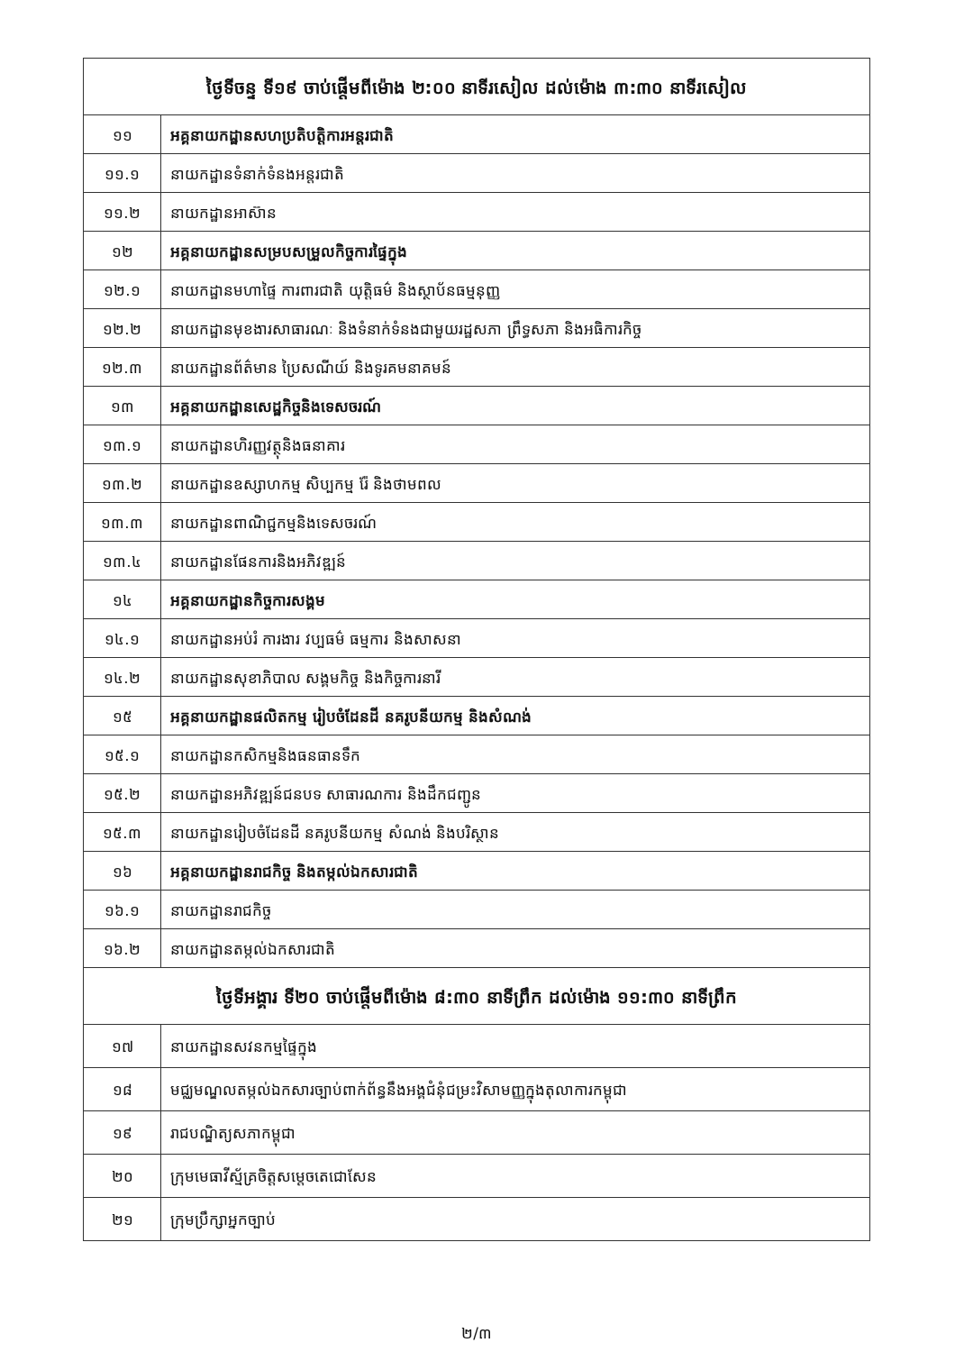| ថ្ងៃទីចន្ទ ទី១៩ ចាប់ផ្តើមពីម៉ោង ២:០០ នាទីរសៀល ដល់ម៉ោង ៣:៣០ នាទីរសៀល | |
| --- | --- |
| ១១ | អគ្គនាយកដ្ឋានសហប្រតិបត្តិការអន្តរជាតិ |
| ១១.១ | នាយកដ្ឋានទំនាក់ទំនងអន្តរជាតិ |
| ១១.២ | នាយកដ្ឋានអាស៊ាន |
| ១២ | អគ្គនាយកដ្ឋានសម្របសម្រួលកិច្ចការផ្ទៃក្នុង |
| ១២.១ | នាយកដ្ឋានមហាផ្ទៃ ការពារជាតិ យុត្តិធម៌ និងស្ថាប័នធម្មនុញ្ញ |
| ១២.២ | នាយកដ្ឋានមុខងារសាធារណៈ និងទំនាក់ទំនងជាមួយរដ្ឋសភា ព្រឹទ្ធសភា និងអធិការកិច្ច |
| ១២.៣ | នាយកដ្ឋានព័ត៌មាន ប្រៃសណីយ៍ និងទូរគមនាគមន៍ |
| ១៣ | អគ្គនាយកដ្ឋានសេដ្ឋកិច្ចនិងទេសចរណ៍ |
| ១៣.១ | នាយកដ្ឋានហិរញ្ញវត្ថុនិងធនាគារ |
| ១៣.២ | នាយកដ្ឋានឧស្សាហកម្ម សិប្បកម្ម រ៉ែ និងថាមពល |
| ១៣.៣ | នាយកដ្ឋានពាណិជ្ជកម្មនិងទេសចរណ៍ |
| ១៣.៤ | នាយកដ្ឋានផែនការនិងអភិវឌ្ឍន៍ |
| ១៤ | អគ្គនាយកដ្ឋានកិច្ចការសង្គម |
| ១៤.១ | នាយកដ្ឋានអប់រំ ការងារ វប្បធម៌ ធម្មការ និងសាសនា |
| ១៤.២ | នាយកដ្ឋានសុខាភិបាល សង្គមកិច្ច និងកិច្ចការនារី |
| ១៥ | អគ្គនាយកដ្ឋានផលិតកម្ម រៀបចំដែនដី នគរូបនីយកម្ម និងសំណង់ |
| ១៥.១ | នាយកដ្ឋានកសិកម្មនិងធនធានទឹក |
| ១៥.២ | នាយកដ្ឋានអភិវឌ្ឍន៍ជនបទ សាធារណការ និងដឹកជញ្ជូន |
| ១៥.៣ | នាយកដ្ឋានរៀបចំដែនដី នគរូបនីយកម្ម សំណង់ និងបរិស្ថាន |
| ១៦ | អគ្គនាយកដ្ឋានរាជកិច្ច និងតម្កល់ឯកសារជាតិ |
| ១៦.១ | នាយកដ្ឋានរាជកិច្ច |
| ១៦.២ | នាយកដ្ឋានតម្កល់ឯកសារជាតិ |
| ថ្ងៃទីអង្គារ ទី២០ ចាប់ផ្តើមពីម៉ោង ៨:៣០ នាទីព្រឹក ដល់ម៉ោង ១១:៣០ នាទីព្រឹក | |
| ១៧ | នាយកដ្ឋានសវនកម្មផ្ទៃក្នុង |
| ១៨ | មជ្ឈមណ្ឌលតម្កល់ឯកសារច្បាប់ពាក់ព័ន្ធនឹងអង្គជំនុំជម្រះវិសាមញ្ញក្នុងតុលាការកម្ពុជា |
| ១៩ | រាជបណ្ឌិត្យសភាកម្ពុជា |
| ២០ | ក្រុមមេធាវីស្ម័គ្រចិត្តសម្តេចតេជោសែន |
| ២១ | ក្រុមប្រឹក្សាអ្នកច្បាប់ |
២/៣